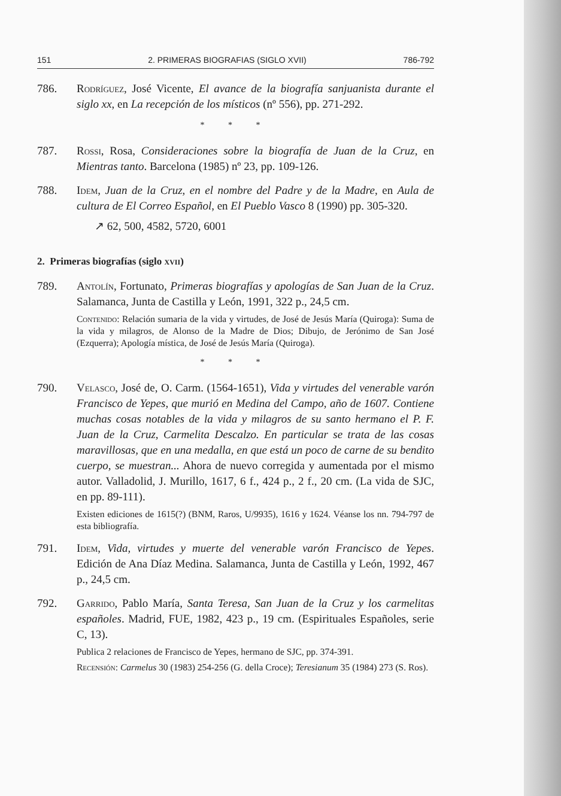151 2. PRIMERAS BIOGRAFIAS (SIGLO XVII) 786-792
786. Rodríguez, José Vicente, El avance de la biografía sanjuanista durante el siglo xx, en La recepción de los místicos (nº 556), pp. 271-292.
* * *
787. Rossi, Rosa, Consideraciones sobre la biografía de Juan de la Cruz, en Mientras tanto. Barcelona (1985) nº 23, pp. 109-126.
788. Idem, Juan de la Cruz, en el nombre del Padre y de la Madre, en Aula de cultura de El Correo Español, en El Pueblo Vasco 8 (1990) pp. 305-320.
↗ 62, 500, 4582, 5720, 6001
2. Primeras biografías (siglo xvii)
789. Antolín, Fortunato, Primeras biografías y apologías de San Juan de la Cruz. Salamanca, Junta de Castilla y León, 1991, 322 p., 24,5 cm.
Contenido: Relación sumaria de la vida y virtudes, de José de Jesús María (Quiroga): Suma de la vida y milagros, de Alonso de la Madre de Dios; Dibujo, de Jerónimo de San José (Ezquerra); Apología mística, de José de Jesús María (Quiroga).
* * *
790. Velasco, José de, O. Carm. (1564-1651), Vida y virtudes del venerable varón Francisco de Yepes, que murió en Medina del Campo, año de 1607. Contiene muchas cosas notables de la vida y milagros de su santo hermano el P. F. Juan de la Cruz, Carmelita Descalzo. En particular se trata de las cosas maravillosas, que en una medalla, en que está un poco de carne de su bendito cuerpo, se muestran... Ahora de nuevo corregida y aumentada por el mismo autor. Valladolid, J. Murillo, 1617, 6 f., 424 p., 2 f., 20 cm. (La vida de SJC, en pp. 89-111).
Existen ediciones de 1615(?) (BNM, Raros, U/9935), 1616 y 1624. Véanse los nn. 794-797 de esta bibliografía.
791. Idem, Vida, virtudes y muerte del venerable varón Francisco de Yepes. Edición de Ana Díaz Medina. Salamanca, Junta de Castilla y León, 1992, 467 p., 24,5 cm.
792. Garrido, Pablo María, Santa Teresa, San Juan de la Cruz y los carmelitas españoles. Madrid, FUE, 1982, 423 p., 19 cm. (Espirituales Españoles, serie C, 13).
Publica 2 relaciones de Francisco de Yepes, hermano de SJC, pp. 374-391.
Recensión: Carmelus 30 (1983) 254-256 (G. della Croce); Teresianum 35 (1984) 273 (S. Ros).